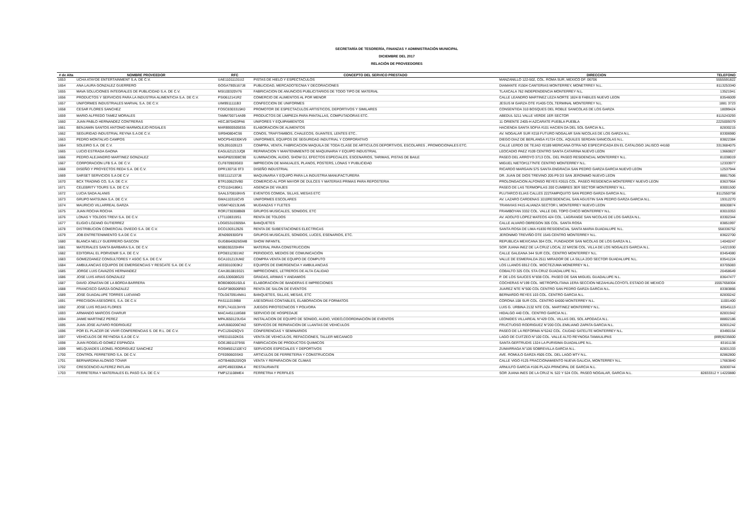SECRETARÍA DE TESORERÍA, FINANZAS Y ADMINISTRACIÓN MUNICIPAL
DICIEMBRE DEL 2017
RELACIÓN DE PROVEEDORES
| # de Alta | NOMBRE PROVEEDOR | RFC | CONCEPTO DEL SERVICO PRESTADO | DIRECCION | TELEFONO |
| --- | --- | --- | --- | --- | --- |
| 1653 | UCHA ATAYDE ENTERTAINMENT S.A. DE C.V. | UAE11011131U2 | PISTAS DE HIELO Y ESPECTACULOS | MANZANILLO 122-502, COL. ROMA SUR, MEXICO DF. 06706 | 5555591822 |
| 1654 | ANA LAURA GONZALEZ GUERRERO | GOGA7905167J8 | PUBLICIDAD, MERCADOTECNIA Y DECORACIONES | DIAMANTE #1504 CANTERIAS MONTERREY, MONETRREY N.L. | 8113253340 |
| 1655 | MAVA SOLUCIONES INTEGRALES DE PUBLICIDAD S.A. DE C.V. | MSI100320V76 | FABRICACION DE ANUNCIOS PUBLICITARIOS DE TODO TIPO DE MATERIAL | TLAXCALA 762 INDEPENDENCIA MONTERREY N.L. | 13521941 |
| 1656 | PRODUCTOS Y SERVICIOS PARA LA INDUSTRIA ALIMENTICIA S.A. DE C.V. | PSI0612141R2 | COMERCIO DE ALIMENTOS AL POR MENOR | CALLE LEANDRO MARTINEZ LEZA NORTE 1824 B FABILES NUEVO LEON | 83546009 |
| 1657 | UNIFORMES INDUSTRIALES MARVAL S.A. DE C.V. | UIM9911111B3 | CONFECCION DE UNIFORMES | JESUS M GARZA OTE #1405 COL.TERMINAL MONTERREY N.L. | 1881 3723 |
| 1658 | CESAR FLORES SANCHEZ | FOSC8303315K0 | PROMOTOR DE ESPECTACULOS ARTISTICOS, DEPORTIVOS Y SIMILARES | CONSENTIDA 310 BOSQUES DEL ROBLE SANICOLAS DE LOS GARZA | 18099424 |
| 1659 | MARIO ALFREDO TAMEZ MORALES | TAMM700714A99 | PRODUCTOS DE LIMPIEZA PARA PANTALLAS, COMPUTADORAS ETC. | ABEDUL 5211 VALLE VERDE 1ER SECTOR | 8115243293 |
| 1660 | JUAN PABLO HERNANDEZ CONTRERAS | HECJ870403PA6 | UNIFORES Y EQUIPAMIENTOS | 11 ORIENTE 2405-H AZCARATE PUEBLA PUEBLA | 2225009379 |
| 1661 | BENJAMIN SANTOS ANTONIO MARMOLEJO ROSALES | MARB900505E55 | ELABORACION DE ALIMENTOS | HACIENDA SANTA SOFIA #101 HACIEN DA DEL SOL GARCIA N.L. | 82830215 |
| 1662 | SEGURIDAD INDUSTRIAL REYNA S.A DE C.V. | SIR940804CS6 | CONOS, TRAFITAMBOS, CHALECOS, GUANTES, LENTES ETC.. | AV. NOGALAR SUR #218 FUTURO NOGALAR SAN NICOLAS DE LOS GARZA N.L. | 83306980 |
| 1663 | PEDRO MONTALVO CAMPOS | MOCP540330KV9 | UNIFORMES, EQUIPOS DE SEGURIDAD INDUTRIAL Y CORPORATIVO | DIEGO DIAZ DE BERLANGA #1724 COL. AQUILES SERDAN SANICOLAS N.L. | 83822384 |
| 1664 | SOLEIRO S.A. DE C.V. | SOL091028123 | COMPRA, VENTA, FABRICACION MAQUILA DE TODA CLASE DE ARTICULOS DEPORTIVOS, ESCOLARES , PROMOCIONALES ETC. | CALLE LERDO DE TEJAD #2189 MERICANA OTRA NO ESPECIFICADA EN EL CATALOGO JALISCO 44160 | 3313684075 |
| 1665 | LUCIO ESTRADA GAONA | EAGL621213JQ8 | REPARACION Y MANTENIMIENTO DE MAQUINARIA Y EQUIPO INDUSTRIAL | LEOCADIO PAEZ #109 CENTRO SANTA CATARINA NUEVO LEON | 13660827 |
| 1666 | PEDRO ALEJANDRO MARTINEZ GONZALEZ | MAGP820308C90 | ILUMINACION, AUDIO, SHOW DJ, EFECTOS ESPECIALES, ESCENARIOS, TARIMAS, PISTAS DE BAILE | PASEO DEL ARROYO 3713 COL. DEL PASEO RESIDENCIAL MONTERREY N.L. | 81038019 |
| 1667 | CORPORACION LFB S.A. DE C.V. | CLF870903GE0 | IMPRECION DE MANUALES, PLANOS, POSTERS, LONAS Y PUBLICIDAD | MIGUEL NIETO#1177NTE CENTRO MONTERREY N.L. | 12333977 |
| 1668 | DISEÑO Y PROYECTOS RED4 S.A. DE C.V. | DPR130716 9T3 | DISEÑO INDUSTRIAL | RICARDO MARGAIN 575 SANTA ENGRACIA SAN PEDRO GARZA GARCIA NUEVO LEON | 12537944 |
| 1669 | SARSET SERVICIOS S.A DE C.V | SSE1112137J8 | MAQUINARIA Y EQUIPO PARA LA INDUSTRIA MANUFACTURERA | DR. JUAN DE DIOS TREVINO 205 P9 D3 SAN JERONIMO NUEVO LEON | 88817506 |
| 1670 | BCX TRADING CO, S.A. DE C.V. | BTR100623VB0 | COMERCIO AL POR MAYOR DE DULCES Y MATERIAS PRIMAS PARA REPOSTERIA | PROLONGACION ALFONSO REYES #2615 COL. PASEO RESIDENCIA MONTERREY NUEVO LEON | 83637964 |
| 1671 | CELEBRITY TOURS S.A. DE C.V. | CTO1104186K1 | AGENCIA DE VIAJES | PASEO DE LAS TERMOPILAS 200 CUMBRES 3ER SECTOR MONTERREY N.L. | 83001500 |
| 1672 | LUCIA SADA ALANIS | SAAL570816NV5 | EVENTOS COMIDA, SILLAS, MESAS ETC | PLUTARCO ELIAS CALLES 222TAMPIQUITO SAN PEDRO GARZA GARCIA N.L. | 8112550758 |
| 1673 | GRUPO MATSUMA S.A. DE C.V. | GMA110316CV9 | UNIFORMES ESCOLARES | AV. LAZARO CARDENAS 1010RESIDENCIAL SAN AGUSTIN SAN PEDRO GARZA GARCIA N.L. | 19312270 |
| 1674 | MAURICIO VILLARREAL GARZA | VIGM740213LW6 | MUDANZAS Y FLETES | TRANVIAS #415 ALIANZA SECTOR L MONTERREY NUEVO LEON | 80630874 |
| 1675 | JUAN ROCHA ROCHA | RORJ730308B69 | GRUPOS MUSICALES, SONIDOS, ETC | FRAMBOYAN 3332 COL. VALLE DEL TOPO CHICO MONTERREY N.L. | 83010353 |
| 1676 | LONAS Y TOLDOS TREVI S.A. DE C.V. | LTT1108319S1 | RENTA DE TOLDOS | AV. ADOLFO LOPEZ MATEOS 424 COL. LAGRANGE SAN NICOLAS DE LOS GARZA N.L. | 83302344 |
| 1677 | ELIGIO LOZANO GUTIERREZ | LOGE53103059A | BANQUETES | CALLE ALVARO OBREGON 305 COL. SANTA ROSA | 83851997 |
| 1678 | DISTRIBUCION COMERCIAL OVIEDO S.A. DE C.V. | DCO1303129Z6 | RENTA DE SUBESTACIONES ELECTRICAS | SANTA ROSA DE LIMA #1830 RESIDENCIAL SANTA MARIA GUADALUPE N.L. | 558336752 |
| 1679 | JOB ENTRETENIMIENTO S.A DE C.V. | JEN090930GF8 | GRUPOS MUSICALES, SONIDOS, LUCES, ESENARIOS, ETC. | JERONIMO TREVIÑO OTE 1545 CENTRO MONTERREY N.L. | 83622700 |
| 1680 | BLANCA NELLY GUERRERO GASCON | GUGB640626GM8 | SHOW INFANTIL | REPUBLICA MEXICANA 304 COL. FUNDADOR SAN NICOLAS DE LOS GARZA N.L. | 14040247 |
| 1681 | MATERIALES SANTA BARBARA S.A. DE C.V. | MSB030220HR4 | MATERIAL PARA CONSTRUCCION | SOR JUANA INEZ DE LA CRUZ LOCAL 22 M#236 COL. VILLA DE LOS NOGALES GARCIA N.L. | 14221930 |
| 1682 | EDITORIAL EL PORVENIR S.A. DE C.V. | EPO8312301W2 | PERIODICO, MEDIOS DE COMUNICACIÓN | CALLE GALEANA 344 SUR COL. CENTRO MONTERREY N.L. | 83454080 |
| 1683 | GOMEZDANEZ CONSULTORES Y ASOC S.A. DE C.V. | GCA101213UM2 | COMPRA VENTA DE EQUIPO DE COMPUTO | VALLE DE ESMERALDA 2511 MIRADOR DE LA SILLA 2DO SECTOR GUADALUPE N.L. | 83541224 |
| 1684 | AMBULANCIAS EQUIPOS DE EMERGENCIAS Y RESCATE S.A. DE C.V. | AEE0010303K2 | EQUIPOS DE EMERGENCIA Y AMBULANCIAS | LOS LLANOS 6912 COL. MOCTEZUMA MONERREY N.L. | 83705083 |
| 1685 | JORGE LUIS CAVAZOS HERNANDEZ | CAHJ810819321 | IMPRECIONES, LETREROS DE ALTA CALIDAD | COBALTO 325 COL STA CRUZ GUADALUPE N.L. | 20458649 |
| 1686 | JOSE LUIS ARIAS GONZALEZ | AIGL530608G20 | GRADAS, ARIMAS Y ANDAMIOS | P. DE LOS SAUCES N°838 COL. PASEO DE SAN MIGUEL GUADALUPE N.L. | 83647477 |
| 1687 | DAVID JONATAN DE LA BORDA BARRERA | BOBD8005192L6 | ELABORACION DE BANDERAS E IMPRECIONES | COCHERAS N°199 COL. METROPOLITANA 1ERA SECCION NEZAHUALCOYOTL ESTADO DE MEXICO | 15557658304 |
| 1688 | FRANCISCO GARZA GONZALEZ | GAGF380506R83 | RENTA DE SALON DE EVENTOS | JUAREZ NTE N°500 COL CENTRO SAN PEDRO GARZA GARCIA N.L. | 83383866 |
| 1689 | JOSE GUADALUPE TORRES LUEVANO | TOLG670914MA1 | BANQUETES, SILLAS, MESAS, ETC | BERNARDO REYES 103 COL. CENTRO GARCIA N.L. | 82830242 |
| 1691 | PRECISION ASESORES, S.A. DE C.V. | PAS111019IB8 | ASESORIAS CONTABLES, ELABORACION DE FORMATOS | CORONA 108 SUR COL. CENTRO 64000 MONTERREY N.L. | 11001400 |
| 1692 | JOSE LUIS ROJAS FLORES | ROFL741013HY8 | JUEGOS PIROTECNICOS Y POLVORA | LUIS G. URBINA 2132 NTE COL. MARTINEZ MONTERREY N.L. | 83545113 |
| 1693 | ARMANDO MARCOS CHARUR | MACA451118G88 | SERVICIO DE HOSPEDAJE | HIDALGO 440 COL. CENTRO GARCIA N.L. | 82831942 |
| 1694 | JAIME MARTINEZ PEREZ | MPAJ650123UG4 | INSTALACION DE EQUIPO DE SONIDO, AUDIO, VIDEO,COORDINACIÓN DE EVENTOS | LEONIDES VILLAREAL N°429 COL. VILLAS DEL SOL APODACA N.L. | 88802186 |
| 1695 | JUAN JOSE ALFARO RODRIGUEZ | AARJ660206CW2 | SERVICOS DE REPARACION DE LLANTAS DE VEHICULOS | FRUCTUOSO RODRIGUEZ N°200 COL.EMILIANO ZAPATA GARCIA N.L. | 82831242 |
| 1696 | POR EL PLACER DE VIVIR CONFERENCIAS S. DE R.L. DE C.V. | PVC120426QV3 | CONFERENCIAS Y SEMINARIOS | PASEO DE LA REFORMA N°6242 COL. CIUDAD SATELITE MONTERREY N.L. | 83490154 |
| 1697 | VEHICULOS DE REYNOSA S.A DE C.V. | VRE010102KG5 | VENTA DE VEHICULOS, REFACCIONES, TALLER MECANICO | LAGO DE CUITZEO N°100 COL. VALLE ALTO REYNOSA TAMAULIPAS | (899)9235600 |
| 1698 | JUAN ROGELIO GOMEZ ESPINOZA | GOEJ8011079S6 | FABRICACION DE PRODUCTOS QUIMICOS | SANTA GERTRUDIS 1324 LA PURISIMA GUADALUPE N.L. | 83161138 |
| 1699 | MELQUIADES LEONEL RODRIGUEZ SANCHEZ | ROSM501210EY2 | SERVICIOS ESPECIALES Y DEPORTIVOS | ZUMARRAGA N°106 SOBREVILLA GARCIA N.L. | 82831333 |
| 1700 | CONTROL FERRETERO S.A. DE C.V. | CFE090603SK0 | ARTICULOS DE FERRETERIA Y CONSTRUCCION | AVE. ROMULO GARZA #505 COL. DEL LAGO MTY N.L. | 82862800 |
| 1701 | BERNARDINA ALONSO TOVAR | AOTB460520SQ9 | VENTA Y REPARACION DE CLIMAS | CALLE VIGO #125 FRACCIONAMIENTO NUEVA GALICIA, MONTERREY N.L. | 17663840 |
| 1702 | CRESCENCIO ALFEREZ PATLAN | AEPC490330ML4 | RESTAURANTE | ARNULFO GARCIA #106 PLAZA PRINCIPAL DE GARCIA N.L. | 82830744 |
| 1703 | FERRETERIA Y MATERIALES EL PASO S.A. DE C.V. | FMP121108ME4 | FERRETRIA Y PERFILES | SOR JUANA INES DE LA CRUZ N. 522 Y 524 COL. PASEO NOGALAR, GARCIA N.L. | 82833312 Y 14220880 |